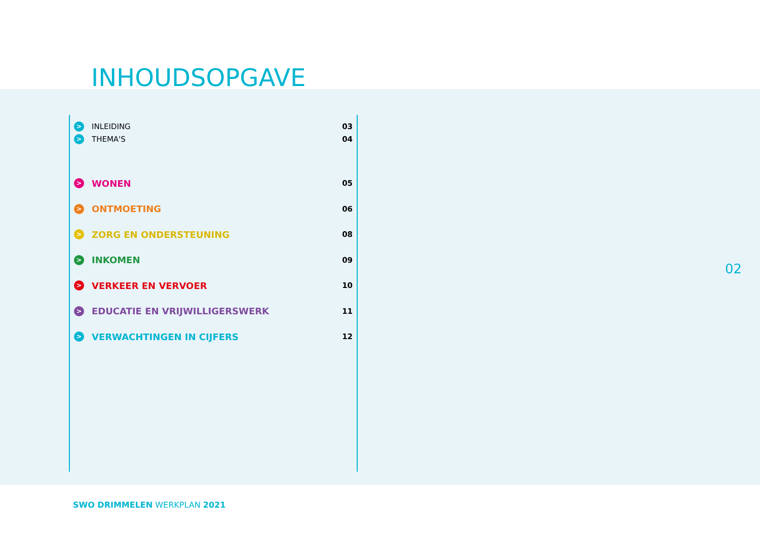INHOUDSOPGAVE
> INLEIDING 03
> THEMA'S 04
> WONEN 05
> ONTMOETING 06
> ZORG EN ONDERSTEUNING 08
> INKOMEN 09
> VERKEER EN VERVOER 10
> EDUCATIE EN VRIJWILLIGERSWERK 11
> VERWACHTINGEN IN CIJFERS 12
02
SWO DRIMMELEN WERKPLAN 2021